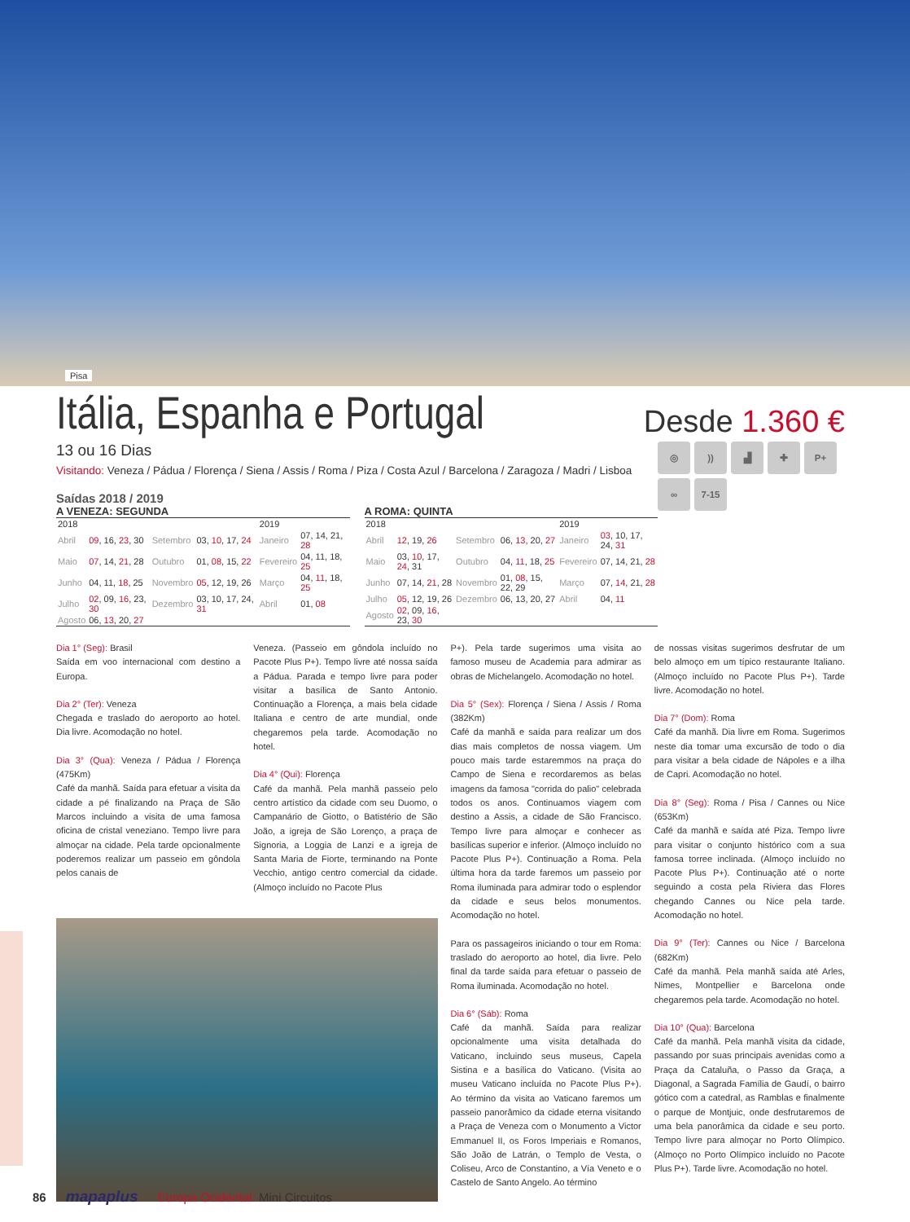Pisa
Desde 1.360 €
Itália, Espanha e Portugal
◎
))
▟
✚
P+
∞
7-15
13 ou 16 Dias
Visitando: Veneza / Pádua / Florença / Siena / Assis / Roma / Piza / Costa Azul / Barcelona / Zaragoza / Madri / Lisboa
Saídas 2018 / 2019
A VENEZA: SEGUNDA
| 2018 | | | | 2019 | |
| Abril | 09 , 16, 23 , 30 | Setembro | 03, 10 , 17, 24 | Janeiro | 07, 14, 21, 28 |
| Maio | 07 , 14, 21 , 28 | Outubro | 01, 08 , 15, 22 | Fevereiro | 04, 11, 18, 25 |
| Junho | 04, 11, 18 , 25 | Novembro | 05 , 12, 19, 26 | Março | 04, 11 , 18, 25 |
| Julho | 02 , 09, 16 , 23, 30 | Dezembro | 03, 10, 17, 24, 31 | Abril | 01, 08 |
| Agosto | 06, 13 , 20, 27 | | | | |
A ROMA: QUINTA
| 2018 | | | | 2019 | |
| Abril | 12 , 19, 26 | Setembro | 06, 13 , 20, 27 | Janeiro | 03 , 10, 17, 24, 31 |
| Maio | 03, 10 , 17, 24 , 31 | Outubro | 04, 11 , 18, 25 | Fevereiro | 07, 14, 21, 28 |
| Junho | 07, 14, 21 , 28 | Novembro | 01, 08 , 15, 22, 29 | Março | 07, 14 , 21, 28 |
| Julho | 05 , 12, 19, 26 | Dezembro | 06, 13, 20, 27 | Abril | 04, 11 |
| Agosto | 02 , 09, 16 , 23, 30 | | | | |
Dia 1° (Seg): Brasil
Saída em voo internacional com destino a Europa.
Dia 2° (Ter): Veneza
Chegada e traslado do aeroporto ao hotel. Dia livre. Acomodação no hotel.
Dia 3° (Qua): Veneza / Pádua / Florença (475Km)
Café da manhã. Saída para efetuar a visita da cidade a pé finalizando na Praça de São Marcos incluindo a visita de uma famosa oficina de cristal veneziano. Tempo livre para almoçar na cidade. Pela tarde opcionalmente poderemos realizar um passeio em gôndola pelos canais de
Veneza. (Passeio em gôndola incluído no Pacote Plus P+). Tempo livre até nossa saída a Pádua. Parada e tempo livre para poder visitar a basílica de Santo Antonio. Continuação a Florença, a mais bela cidade Italiana e centro de arte mundial, onde chegaremos pela tarde. Acomodação no hotel.
Dia 4° (Qui): Florença
Café da manhã. Pela manhã passeio pelo centro artístico da cidade com seu Duomo, o Campanário de Giotto, o Batistério de São João, a igreja de São Lorenço, a praça de Signoria, a Loggia de Lanzi e a igreja de Santa Maria de Fiorte, terminando na Ponte Vecchio, antigo centro comercial da cidade. (Almoço incluído no Pacote Plus
P+). Pela tarde sugerimos uma visita ao famoso museu de Academia para admirar as obras de Michelangelo. Acomodação no hotel.
Dia 5° (Sex): Florença / Siena / Assis / Roma (382Km)
Café da manhã e saída para realizar um dos dias mais completos de nossa viagem. Um pouco mais tarde estaremmos na praça do Campo de Siena e recordaremos as belas imagens da famosa "corrida do palio" celebrada todos os anos. Continuamos viagem com destino a Assis, a cidade de São Francisco. Tempo livre para almoçar e conhecer as basílicas superior e inferior. (Almoço incluído no Pacote Plus P+). Continuação a Roma. Pela última hora da tarde faremos um passeio por Roma iluminada para admirar todo o esplendor da cidade e seus belos monumentos. Acomodação no hotel.
Para os passageiros iniciando o tour em Roma: traslado do aeroporto ao hotel, dia livre. Pelo final da tarde saída para efetuar o passeio de Roma iluminada. Acomodação no hotel.
Dia 6° (Sáb): Roma
Café da manhã. Saída para realizar opcionalmente uma visita detalhada do Vaticano, incluindo seus museus, Capela Sistina e a basílica do Vaticano. (Visita ao museu Vaticano incluída no Pacote Plus P+). Ao término da visita ao Vaticano faremos um passeio panorâmico da cidade eterna visitando a Praça de Veneza com o Monumento a Victor Emmanuel II, os Foros Imperiais e Romanos, São João de Latrán, o Templo de Vesta, o Coliseu, Arco de Constantino, a Vía Veneto e o Castelo de Santo Angelo. Ao término
de nossas visitas sugerimos desfrutar de um belo almoço em um típico restaurante Italiano. (Almoço incluído no Pacote Plus P+). Tarde livre. Acomodação no hotel.
Dia 7° (Dom): Roma
Café da manhã. Dia livre em Roma. Sugerimos neste dia tomar uma excursão de todo o dia para visitar a bela cidade de Nápoles e a ilha de Capri. Acomodação no hotel.
Dia 8° (Seg): Roma / Pisa / Cannes ou Nice (653Km)
Café da manhã e saída até Piza. Tempo livre para visitar o conjunto histórico com a sua famosa torree inclinada. (Almoço incluído no Pacote Plus P+). Continuação até o norte seguindo a costa pela Riviera das Flores chegando Cannes ou Nice pela tarde. Acomodação no hotel.
Dia 9° (Ter): Cannes ou Nice / Barcelona (682Km)
Café da manhã. Pela manhã saída até Arles, Nimes, Montpellier e Barcelona onde chegaremos pela tarde. Acomodação no hotel.
Dia 10° (Qua): Barcelona
Café da manhã. Pela manhã visita da cidade, passando por suas principais avenidas como a Praça da Cataluña, o Passo da Graça, a Diagonal, a Sagrada Família de Gaudí, o bairro gótico com a catedral, as Ramblas e finalmente o parque de Montjuic, onde desfrutaremos de uma bela panorâmica da cidade e seu porto. Tempo livre para almoçar no Porto Olímpico. (Almoço no Porto Olímpico incluído no Pacote Plus P+). Tarde livre. Acomodação no hotel.
86 mapaplus Europa Ocidental: Mini Circuitos